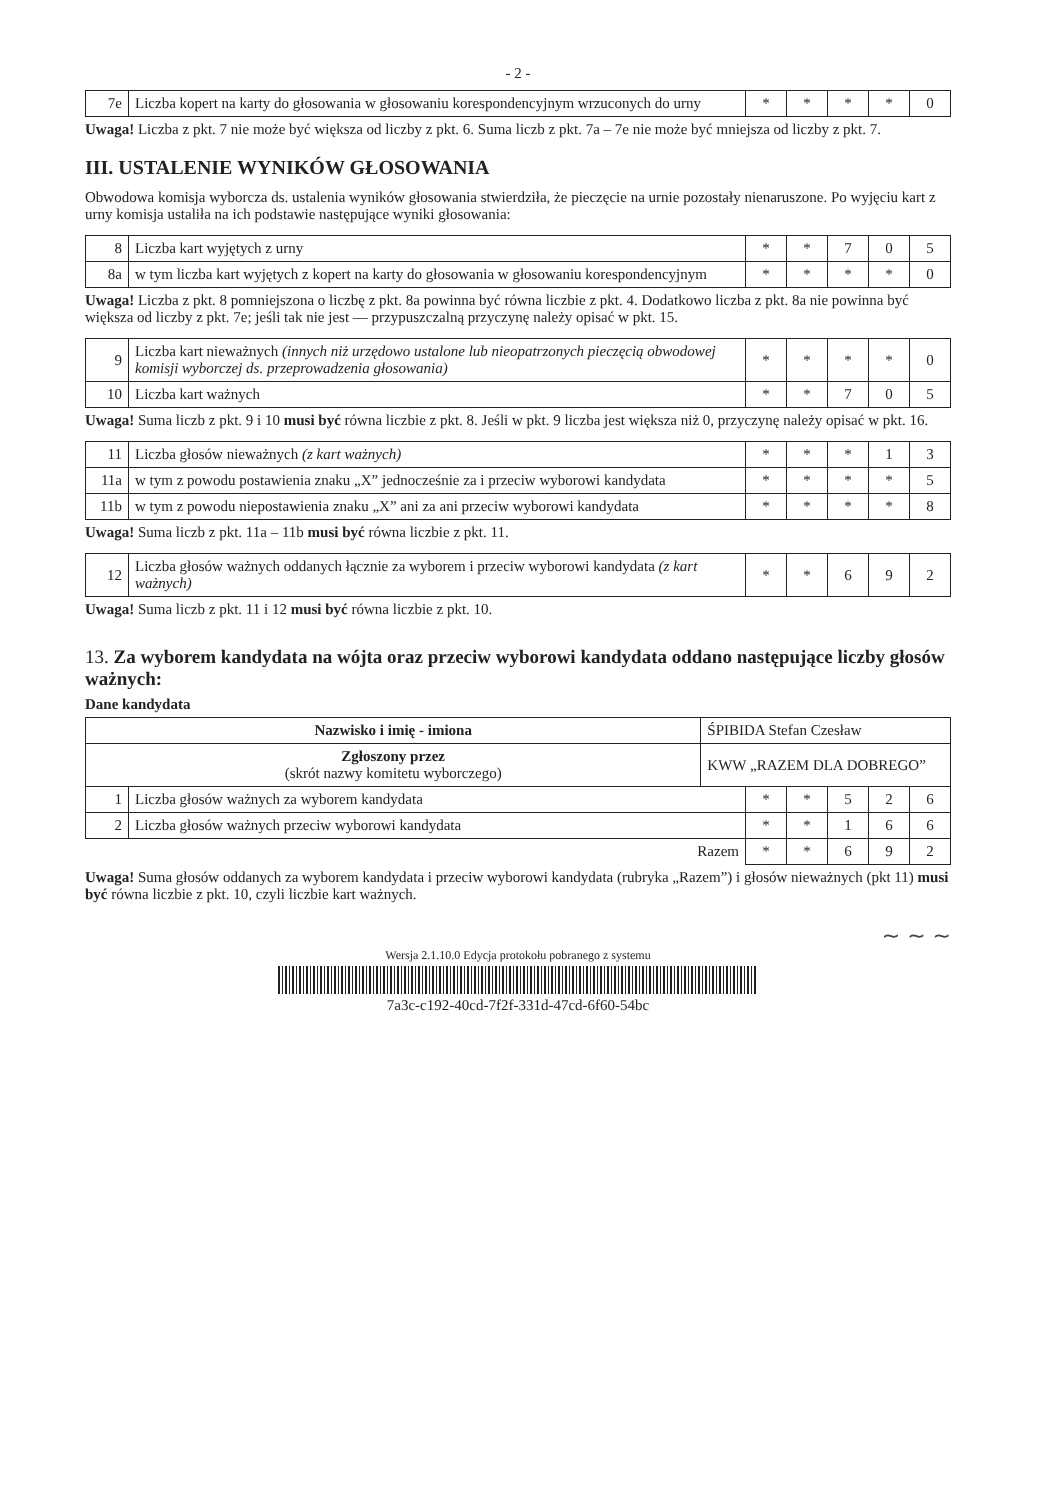- 2 -
| 7e | Liczba kopert na karty do głosowania w głosowaniu korespondencyjnym wrzuconych do urny | * | * | * | * | 0 |
Uwaga! Liczba z pkt. 7 nie może być większa od liczby z pkt. 6. Suma liczb z pkt. 7a – 7e nie może być mniejsza od liczby z pkt. 7.
III. USTALENIE WYNIKÓW GŁOSOWANIA
Obwodowa komisja wyborcza ds. ustalenia wyników głosowania stwierdziła, że pieczęcie na urnie pozostały nienaruszone. Po wyjęciu kart z urny komisja ustaliła na ich podstawie następujące wyniki głosowania:
| 8 | Liczba kart wyjętych z urny | * | * | 7 | 0 | 5 |
| 8a | w tym liczba kart wyjętych z kopert na karty do głosowania w głosowaniu korespondencyjnym | * | * | * | * | 0 |
Uwaga! Liczba z pkt. 8 pomniejszona o liczbę z pkt. 8a powinna być równa liczbie z pkt. 4. Dodatkowo liczba z pkt. 8a nie powinna być większa od liczby z pkt. 7e; jeśli tak nie jest — przypuszczalną przyczynę należy opisać w pkt. 15.
| 9 | Liczba kart nieważnych (innych niż urzędowo ustalone lub nieopatrzonych pieczęcią obwodowej komisji wyborczej ds. przeprowadzenia głosowania) | * | * | * | * | 0 |
| 10 | Liczba kart ważnych | * | * | 7 | 0 | 5 |
Uwaga! Suma liczb z pkt. 9 i 10 musi być równa liczbie z pkt. 8. Jeśli w pkt. 9 liczba jest większa niż 0, przyczynę należy opisać w pkt. 16.
| 11 | Liczba głosów nieważnych (z kart ważnych) | * | * | * | 1 | 3 |
| 11a | w tym z powodu postawienia znaku „X” jednocześnie za i przeciw wyborowi kandydata | * | * | * | * | 5 |
| 11b | w tym z powodu niepostawienia znaku „X” ani za ani przeciw wyborowi kandydata | * | * | * | * | 8 |
Uwaga! Suma liczb z pkt. 11a – 11b musi być równa liczbie z pkt. 11.
| 12 | Liczba głosów ważnych oddanych łącznie za wyborem i przeciw wyborowi kandydata (z kart ważnych) | * | * | 6 | 9 | 2 |
Uwaga! Suma liczb z pkt. 11 i 12 musi być równa liczbie z pkt. 10.
13. Za wyborem kandydata na wójta oraz przeciw wyborowi kandydata oddano następujące liczby głosów ważnych:
Dane kandydata
| Nazwisko i imię - imiona | | ŚPIBIDA Stefan Czesław | | | | | |
| Zgłoszony przez (skrót nazwy komitetu wyborczego) | | KWW „RAZEM DLA DOBREGO” | | | | | |
| 1 | Liczba głosów ważnych za wyborem kandydata | | * | * | 5 | 2 | 6 |
| 2 | Liczba głosów ważnych przeciw wyborowi kandydata | | * | * | 1 | 6 | 6 |
| Razem | | | * | * | 6 | 9 | 2 |
Uwaga! Suma głosów oddanych za wyborem kandydata i przeciw wyborowi kandydata (rubryka „Razem”) i głosów nieważnych (pkt 11) musi być równa liczbie z pkt. 10, czyli liczbie kart ważnych.
~ ~ ~
Wersja 2.1.10.0 Edycja protokołu pobranego z systemu
7a3c-c192-40cd-7f2f-331d-47cd-6f60-54bc